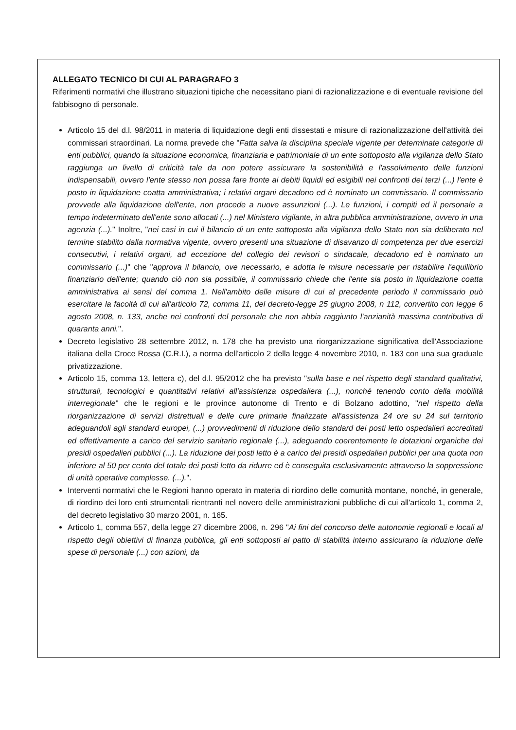ALLEGATO TECNICO DI CUI AL PARAGRAFO 3
Riferimenti normativi che illustrano situazioni tipiche che necessitano piani di razionalizzazione e di eventuale revisione del fabbisogno di personale.
Articolo 15 del d.l. 98/2011 in materia di liquidazione degli enti dissestati e misure di razionalizzazione dell'attività dei commissari straordinari. La norma prevede che "Fatta salva la disciplina speciale vigente per determinate categorie di enti pubblici, quando la situazione economica, finanziaria e patrimoniale di un ente sottoposto alla vigilanza dello Stato raggiunga un livello di criticità tale da non potere assicurare la sostenibilità e l'assolvimento delle funzioni indispensabili, ovvero l'ente stesso non possa fare fronte ai debiti liquidi ed esigibili nei confronti dei terzi (...) l'ente è posto in liquidazione coatta amministrativa; i relativi organi decadono ed è nominato un commissario. Il commissario provvede alla liquidazione dell'ente, non procede a nuove assunzioni (...). Le funzioni, i compiti ed il personale a tempo indeterminato dell'ente sono allocati (...) nel Ministero vigilante, in altra pubblica amministrazione, ovvero in una agenzia (...)." Inoltre, "nei casi in cui il bilancio di un ente sottoposto alla vigilanza dello Stato non sia deliberato nel termine stabilito dalla normativa vigente, ovvero presenti una situazione di disavanzo di competenza per due esercizi consecutivi, i relativi organi, ad eccezione del collegio dei revisori o sindacale, decadono ed è nominato un commissario (...)" che "approva il bilancio, ove necessario, e adotta le misure necessarie per ristabilire l'equilibrio finanziario dell'ente; quando ciò non sia possibile, il commissario chiede che l'ente sia posto in liquidazione coatta amministrativa ai sensi del comma 1. Nell'ambito delle misure di cui al precedente periodo il commissario può esercitare la facoltà di cui all'articolo 72, comma 11, del decreto-legge 25 giugno 2008, n 112, convertito con legge 6 agosto 2008, n. 133, anche nei confronti del personale che non abbia raggiunto l'anzianità massima contributiva di quaranta anni.".
Decreto legislativo 28 settembre 2012, n. 178 che ha previsto una riorganizzazione significativa dell'Associazione italiana della Croce Rossa (C.R.I.), a norma dell'articolo 2 della legge 4 novembre 2010, n. 183 con una sua graduale privatizzazione.
Articolo 15, comma 13, lettera c), del d.l. 95/2012 che ha previsto "sulla base e nel rispetto degli standard qualitativi, strutturali, tecnologici e quantitativi relativi all'assistenza ospedaliera (...), nonché tenendo conto della mobilità interregionale" che le regioni e le province autonome di Trento e di Bolzano adottino, "nel rispetto della riorganizzazione di servizi distrettuali e delle cure primarie finalizzate all'assistenza 24 ore su 24 sul territorio adeguandoli agli standard europei, (...) provvedimenti di riduzione dello standard dei posti letto ospedalieri accreditati ed effettivamente a carico del servizio sanitario regionale (...), adeguando coerentemente le dotazioni organiche dei presidi ospedalieri pubblici (...). La riduzione dei posti letto è a carico dei presidi ospedalieri pubblici per una quota non inferiore al 50 per cento del totale dei posti letto da ridurre ed è conseguita esclusivamente attraverso la soppressione di unità operative complesse. (...).".
Interventi normativi che le Regioni hanno operato in materia di riordino delle comunità montane, nonché, in generale, di riordino dei loro enti strumentali rientranti nel novero delle amministrazioni pubbliche di cui all'articolo 1, comma 2, del decreto legislativo 30 marzo 2001, n. 165.
Articolo 1, comma 557, della legge 27 dicembre 2006, n. 296 "Ai fini del concorso delle autonomie regionali e locali al rispetto degli obiettivi di finanza pubblica, gli enti sottoposti al patto di stabilità interno assicurano la riduzione delle spese di personale (...) con azioni, da